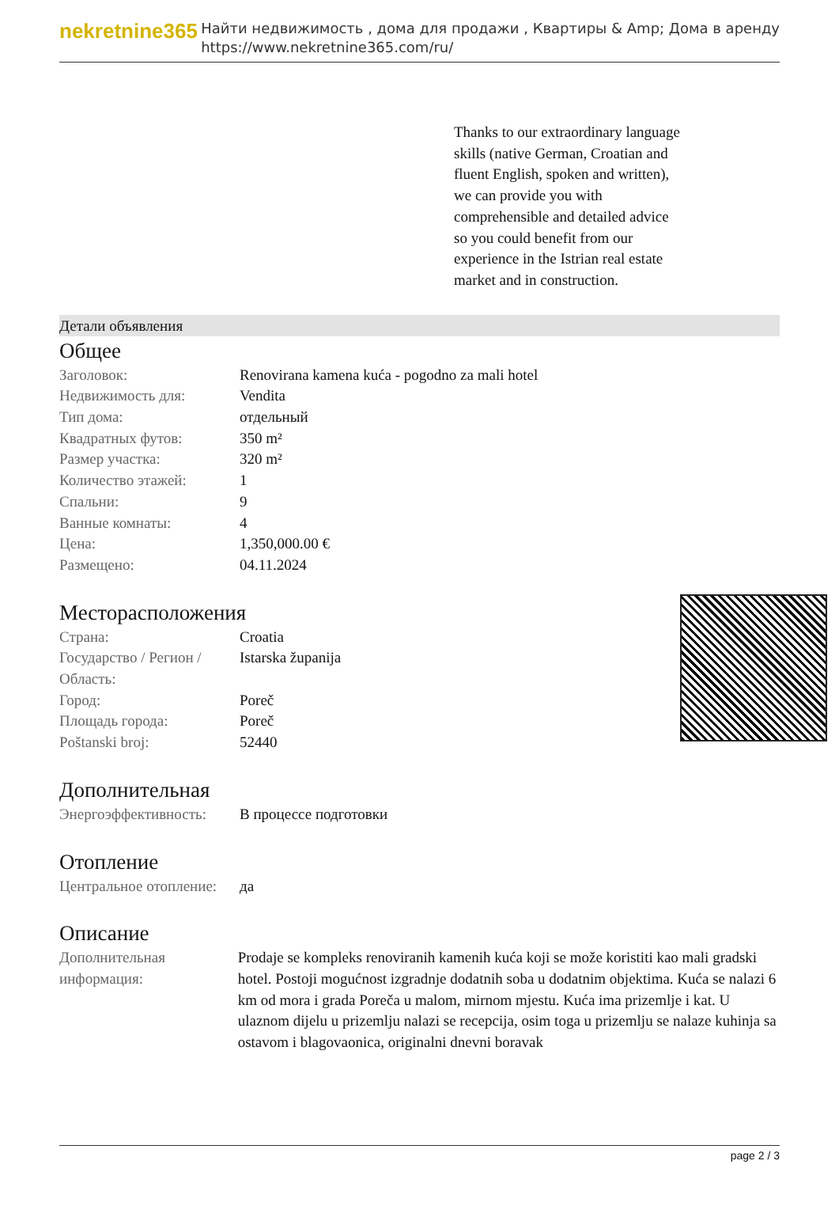nekretnine365
Найти недвижимость , дома для продажи , Квартиры & Amp; Дома в аренду
https://www.nekretnine365.com/ru/
Thanks to our extraordinary language skills (native German, Croatian and fluent English, spoken and written), we can provide you with comprehensible and detailed advice so you could benefit from our experience in the Istrian real estate market and in construction.
Детали объявления
Общее
| Заголовок: | Renovirana kamena kuća - pogodno za mali hotel |
| Недвижимость для: | Vendita |
| Тип дома: | отдельный |
| Квадратных футов: | 350 m² |
| Размер участка: | 320 m² |
| Количество этажей: | 1 |
| Спальни: | 9 |
| Ванные комнаты: | 4 |
| Цена: | 1,350,000.00 € |
| Размещено: | 04.11.2024 |
Месторасположения
| Страна: | Croatia |
| Государство / Регион / Область: | Istarska županija |
| Город: | Poreč |
| Площадь города: | Poreč |
| Poštanski broj: | 52440 |
Дополнительная
| Энергоэффективность: | В процессе подготовки |
Отопление
| Центральное отопление: | да |
Описание
| Дополнительная информация: | Prodaje se kompleks renoviranih kamenih kuća koji se može koristiti kao mali gradski hotel. Postoji mogućnost izgradnje dodatnih soba u dodatnim objektima. Kuća se nalazi 6 km od mora i grada Poreča u malom, mirnom mjestu. Kuća ima prizemlje i kat. U ulaznom dijelu u prizemlju nalazi se recepcija, osim toga u prizemlju se nalaze kuhinja sa ostavom i blagovaonica, originalni dnevni boravak |
page 2 / 3